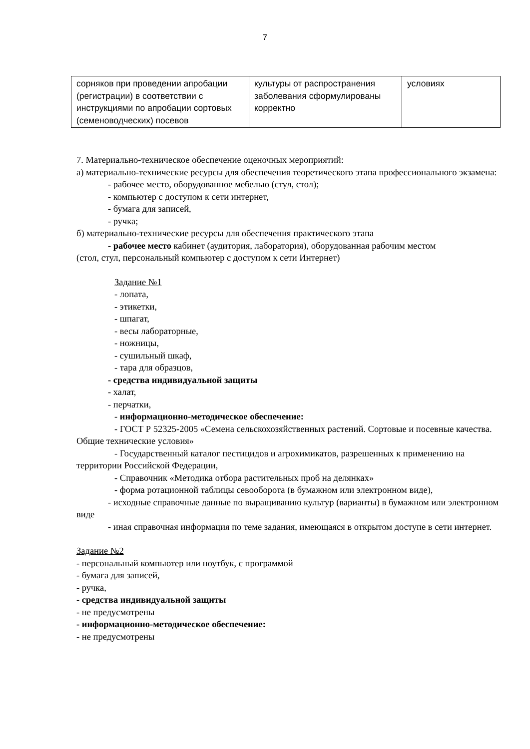7
| сорняков при проведении апробации (регистрации) в соответствии с инструкциями по апробации сортовых (семеноводческих) посевов | культуры от распространения заболевания сформулированы корректно | условиях |
7. Материально-техническое обеспечение оценочных мероприятий:
а) материально-технические ресурсы для обеспечения теоретического этапа профессионального экзамена:
- рабочее место, оборудованное мебелью (стул, стол);
- компьютер с доступом к сети интернет,
- бумага для записей,
- ручка;
б) материально-технические ресурсы для обеспечения практического этапа
- рабочее место кабинет (аудитория, лаборатория), оборудованная рабочим местом
(стол, стул, персональный компьютер с доступом к сети Интернет)
Задание №1
- лопата,
- этикетки,
- шпагат,
- весы лабораторные,
- ножницы,
- сушильный шкаф,
- тара для образцов,
- средства индивидуальной защиты
- халат,
- перчатки,
- информационно-методическое обеспечение:
- ГОСТ Р 52325-2005 «Семена сельскохозяйственных растений. Сортовые и посевные качества. Общие технические условия»
- Государственный каталог пестицидов и агрохимикатов, разрешенных к применению на территории Российской Федерации,
- Справочник «Методика отбора растительных проб на делянках»
- форма ротационной таблицы севооборота (в бумажном или электронном виде),
- исходные справочные данные по выращиванию культур (варианты) в бумажном или электронном виде
- иная справочная информация по теме задания, имеющаяся в открытом доступе в сети интернет.
Задание №2
- персональный компьютер или ноутбук, с программой
- бумага для записей,
- ручка,
- средства индивидуальной защиты
- не предусмотрены
- информационно-методическое обеспечение:
- не предусмотрены